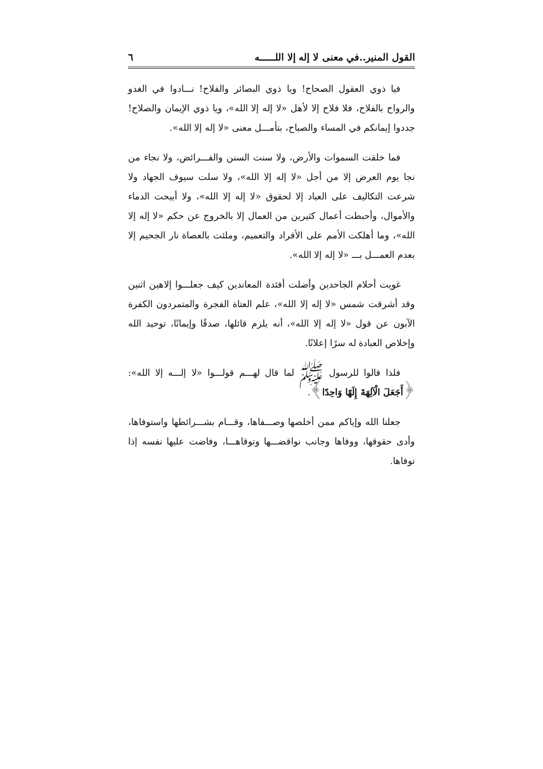القول المنير..في معنى لا إله إلا اللـــــه ٦
فيا ذوي العقول الصحاح! ويا ذوي البصائر والفلاح! نـــادوا في الغدو والرواح بالفلاح، فلا فلاح إلا لأهل «لا إله إلا الله»، ويا ذوي الإيمان والصلاح! جددوا إيمانكم في المساء والصباح، بتأمـــل معنى «لا إله إلا الله».
فما خلقت السموات والأرض، ولا سنت السنن والفـــرائض، ولا نجاء من نجا يوم العرض إلا من أجل «لا إله إلا الله»، ولا سلت سيوف الجهاد ولا شرعت التكاليف على العباد إلا لحقوق «لا إله إلا الله»، ولا أبيحت الدماء والأموال، وأحبطت أعمال كثيرين من العمال إلا بالخروج عن حكم «لا إله إلا الله»، وما أهلكت الأمم على الأفراد والتعميم، وملئت بالعصاة نار الجحيم إلا بعدم العمـــل بـــ «لا إله إلا الله».
غويت أحلام الجاحدين وأضلت أفئدة المعاندين كيف جعلـــوا إلاهين اثنين وقد أشرقت شمس «لا إله إلا الله»، علم العتاة الفجرة والمتمردون الكفرة الآبون عن قول «لا إله إلا الله»، أنه يلزم قائلها، صدقًا وإيمانًا، توحيد الله وإخلاص العبادة له سرًا إعلانًا.
فلذا قالوا للرسول ﷺ لما قال لهـــم قولـــوا «لا إلـــه إلا الله»: ﴿أَجَعَلَ الْآلِهَةَ إِلَهًا وَاحِدًا﴾.
جعلنا الله وإياكم ممن أخلصها وصـــفاها، وقـــام بشـــرائطها واستوفاها، وأدى حقوقها، ووفاها وجانب نواقضـــها وتوقاهـــا، وفاضت عليها نفسه إذا توفاها.